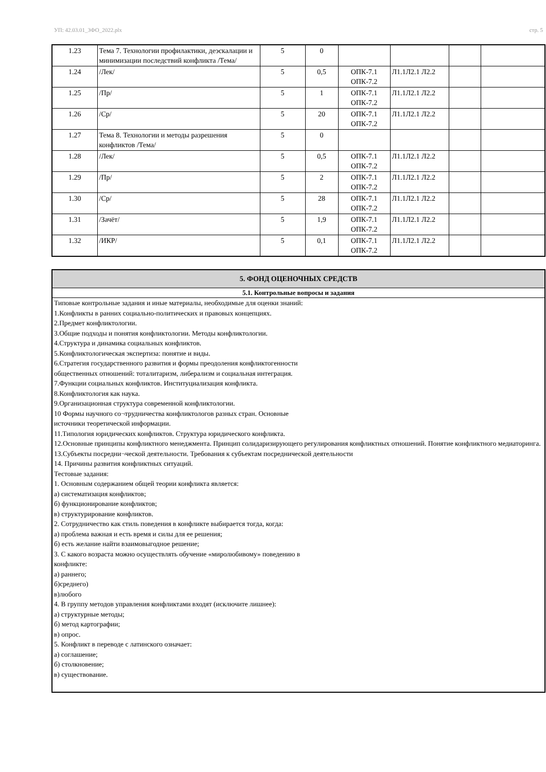УП: 42.03.01_3ФО_2022.plx стр. 5
| 1.23 | Тема 7. Технологии профилактики, деэскалации и минимизации последствий конфликта /Тема/ | 5 | 0 | | | | |
| 1.24 | /Лек/ | 5 | 0,5 | ОПК-7.1 ОПК-7.2 | Л1.1Л2.1 Л2.2 | | |
| 1.25 | /Пр/ | 5 | 1 | ОПК-7.1 ОПК-7.2 | Л1.1Л2.1 Л2.2 | | |
| 1.26 | /Ср/ | 5 | 20 | ОПК-7.1 ОПК-7.2 | Л1.1Л2.1 Л2.2 | | |
| 1.27 | Тема 8. Технологии и методы разрешения конфликтов /Тема/ | 5 | 0 | | | | |
| 1.28 | /Лек/ | 5 | 0,5 | ОПК-7.1 ОПК-7.2 | Л1.1Л2.1 Л2.2 | | |
| 1.29 | /Пр/ | 5 | 2 | ОПК-7.1 ОПК-7.2 | Л1.1Л2.1 Л2.2 | | |
| 1.30 | /Ср/ | 5 | 28 | ОПК-7.1 ОПК-7.2 | Л1.1Л2.1 Л2.2 | | |
| 1.31 | /Зачёт/ | 5 | 1,9 | ОПК-7.1 ОПК-7.2 | Л1.1Л2.1 Л2.2 | | |
| 1.32 | /ИКР/ | 5 | 0,1 | ОПК-7.1 ОПК-7.2 | Л1.1Л2.1 Л2.2 | | |
| 5. ФОНД ОЦЕНОЧНЫХ СРЕДСТВ |
| 5.1. Контрольные вопросы и задания |
| Типовые контрольные задания и иные материалы, необходимые для оценки знаний: 1.Конфликты в ранних социально-политических и правовых концепциях. 2.Предмет конфликтологии. 3.Общие подходы и понятия конфликтологии. Методы конфликтологии. 4.Структура и динамика социальных конфликтов. 5.Конфликтологическая экспертиза: понятие и виды. 6.Стратегия государственного развития и формы преодоления конфликтогенности общественных отношений: тоталитаризм, либерализм и социальная интеграция. 7.Функции социальных конфликтов. Институциализация конфликта. 8.Конфликтология как наука. 9.Организационная структура современной конфликтологии. 10 Формы научного со¬трудничества конфликтологов разных стран. Основные источники теоретической информации. 11.Типология юридических конфликтов. Структура юридического конфликта. 12.Основные принципы конфликтного менеджмента. Принцип солидаризирующего регулирования конфликтных отношений. Понятие конфликтного медиаторинга. 13.Субъекты посредни¬ческой деятельности. Требования к субъектам посреднической деятельности 14. Причины развития конфликтных ситуаций. Тестовые задания: 1. Основным содержанием общей теории конфликта является: а) систематизация конфликтов; б) функционирование конфликтов; в) структурирование конфликтов. 2. Сотрудничество как стиль поведения в конфликте выбирается тогда, когда: а) проблема важная и есть время и силы для ее решения; б) есть желание найти взаимовыгодное решение; 3. С какого возраста можно осуществлять обучение «миролюбивому» поведению в конфликте: а) раннего; б)среднего) в)любого 4. В группу методов управления конфликтами входят (исключите лишнее): а) структурные методы; б) метод картографии; в) опрос. 5. Конфликт в переводе с латинского означает: а) соглашение; б) столкновение; в) существование. |